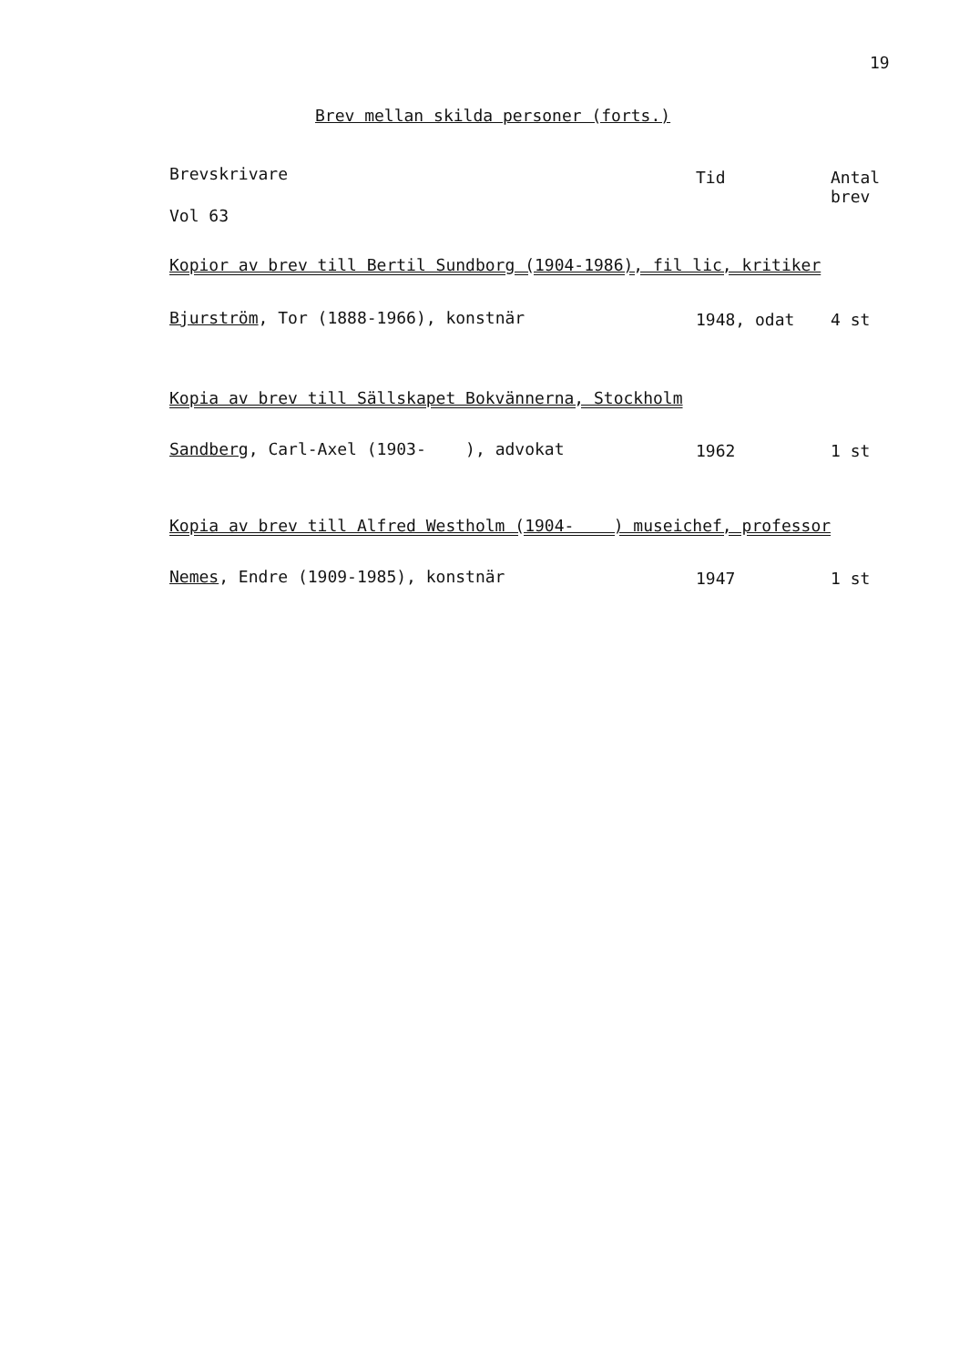19
Brev mellan skilda personer (forts.)
| Brevskrivare | Tid | Antal brev |
| --- | --- | --- |
| Vol 63 | | |
| Kopior av brev till Bertil Sundborg (1904-1986), fil lic, kritiker | | |
| Bjurström , Tor (1888-1966), konstnär | 1948, odat | 4 st |
| Kopia av brev till Sällskapet Bokvännerna, Stockholm | | |
| Sandberg , Carl-Axel (1903- ), advokat | 1962 | 1 st |
| Kopia av brev till Alfred Westholm (1904- ) museichef, professor | | |
| Nemes , Endre (1909-1985), konstnär | 1947 | 1 st |